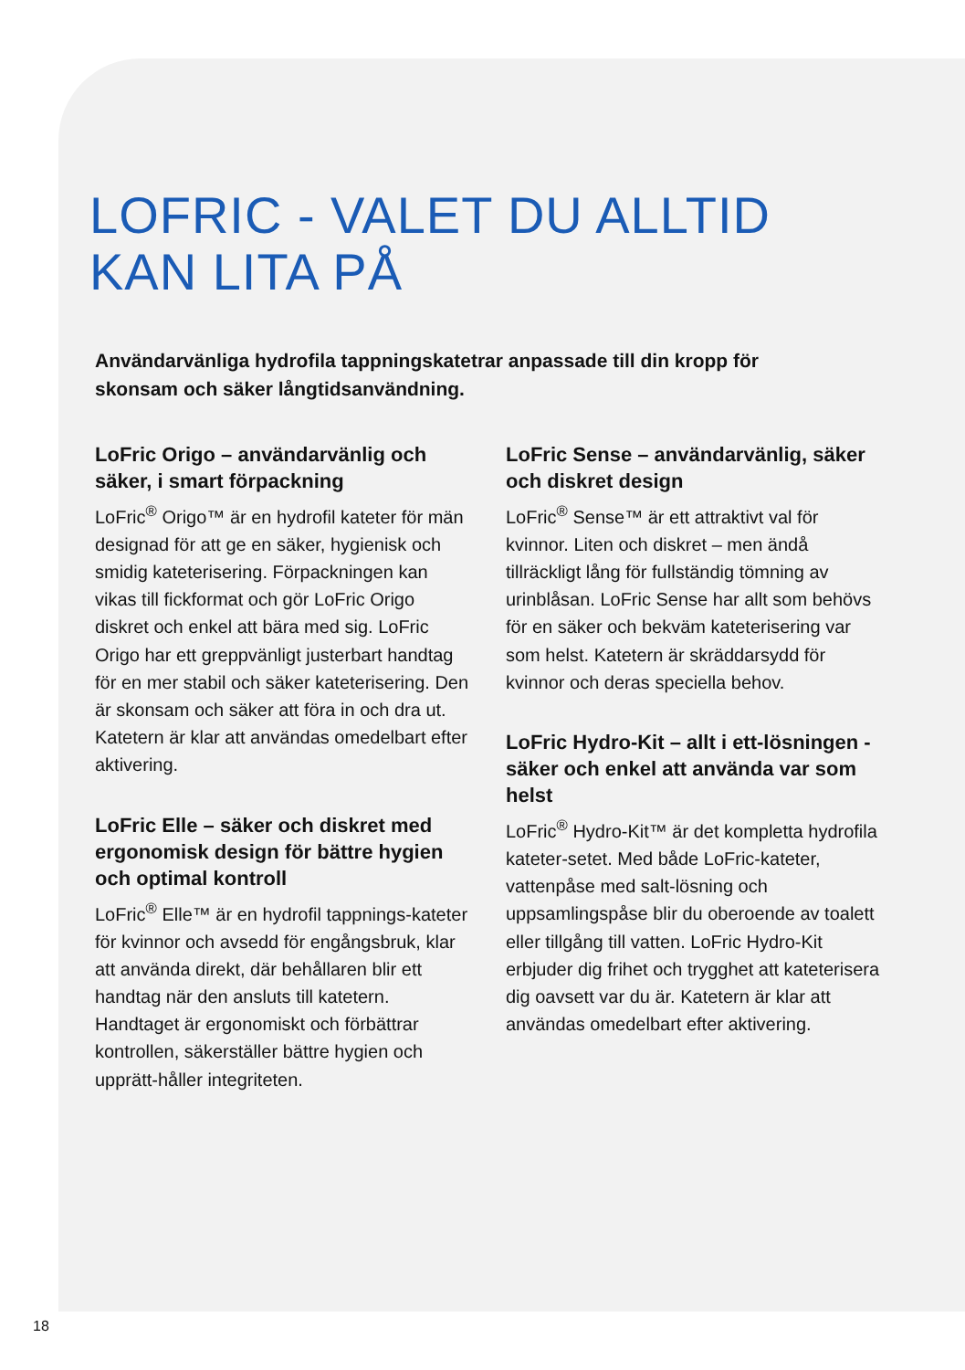LOFRIC - VALET DU ALLTID
KAN LITA PÅ
Användarvänliga hydrofila tappningskatetrar anpassade till din kropp för skonsam och säker långtidsanvändning.
LoFric Origo – användarvänlig och säker, i smart förpackning
LoFric<sup>®</sup> Origo™ är en hydrofil kateter för män designad för att ge en säker, hygienisk och smidig kateterisering. Förpackningen kan vikas till fickformat och gör LoFric Origo diskret och enkel att bära med sig. LoFric Origo har ett greppvänligt justerbart handtag för en mer stabil och säker kateterisering. Den är skonsam och säker att föra in och dra ut. Katetern är klar att användas omedelbart efter aktivering.
LoFric Elle – säker och diskret med ergonomisk design för bättre hygien och optimal kontroll
LoFric<sup>®</sup> Elle™ är en hydrofil tappnings-kateter för kvinnor och avsedd för engångsbruk, klar att använda direkt, där behållaren blir ett handtag när den ansluts till katetern. Handtaget är ergonomiskt och förbättrar kontrollen, säkerställer bättre hygien och upprätt-håller integriteten.
LoFric Sense – användarvänlig, säker och diskret design
LoFric<sup>®</sup> Sense™ är ett attraktivt val för kvinnor. Liten och diskret – men ändå tillräckligt lång för fullständig tömning av urinblåsan. LoFric Sense har allt som behövs för en säker och bekväm kateterisering var som helst. Katetern är skräddarsydd för kvinnor och deras speciella behov.
LoFric Hydro-Kit – allt i ett-lösningen - säker och enkel att använda var som helst
LoFric<sup>®</sup> Hydro-Kit™ är det kompletta hydrofila kateter-setet. Med både LoFric-kateter, vattenpåse med salt-lösning och uppsamlingspåse blir du oberoende av toalett eller tillgång till vatten. LoFric Hydro-Kit erbjuder dig frihet och trygghet att kateterisera dig oavsett var du är. Katetern är klar att användas omedelbart efter aktivering.
18